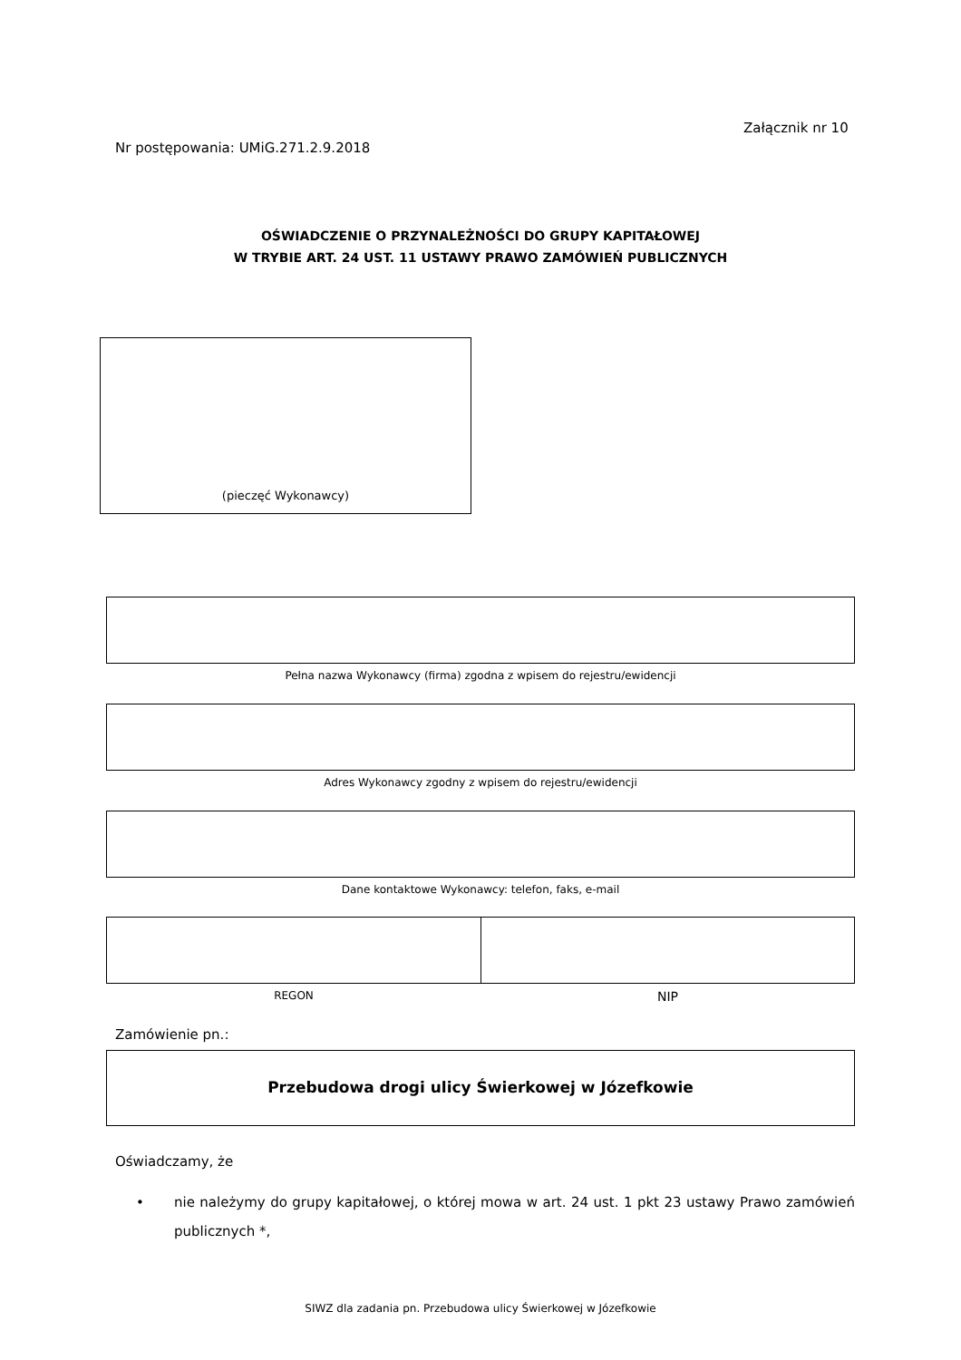Załącznik nr 10
Nr postępowania: UMiG.271.2.9.2018
OŚWIADCZENIE O PRZYNALEŻNOŚCI DO GRUPY KAPITAŁOWEJ
W TRYBIE ART. 24 UST. 11 USTAWY PRAWO ZAMÓWIEŃ PUBLICZNYCH
(pieczęć Wykonawcy)
Pełna nazwa Wykonawcy (firma) zgodna z wpisem do rejestru/ewidencji
Adres Wykonawcy zgodny z wpisem do rejestru/ewidencji
Dane kontaktowe Wykonawcy: telefon, faks, e-mail
REGON NIP
Zamówienie pn.:
Przebudowa drogi ulicy Świerkowej w Józefkowie
Oświadczamy, że
• nie należymy do grupy kapitałowej, o której mowa w art. 24 ust. 1 pkt 23 ustawy Prawo zamówień publicznych *,
SIWZ dla zadania pn. Przebudowa ulicy Świerkowej w Józefkowie